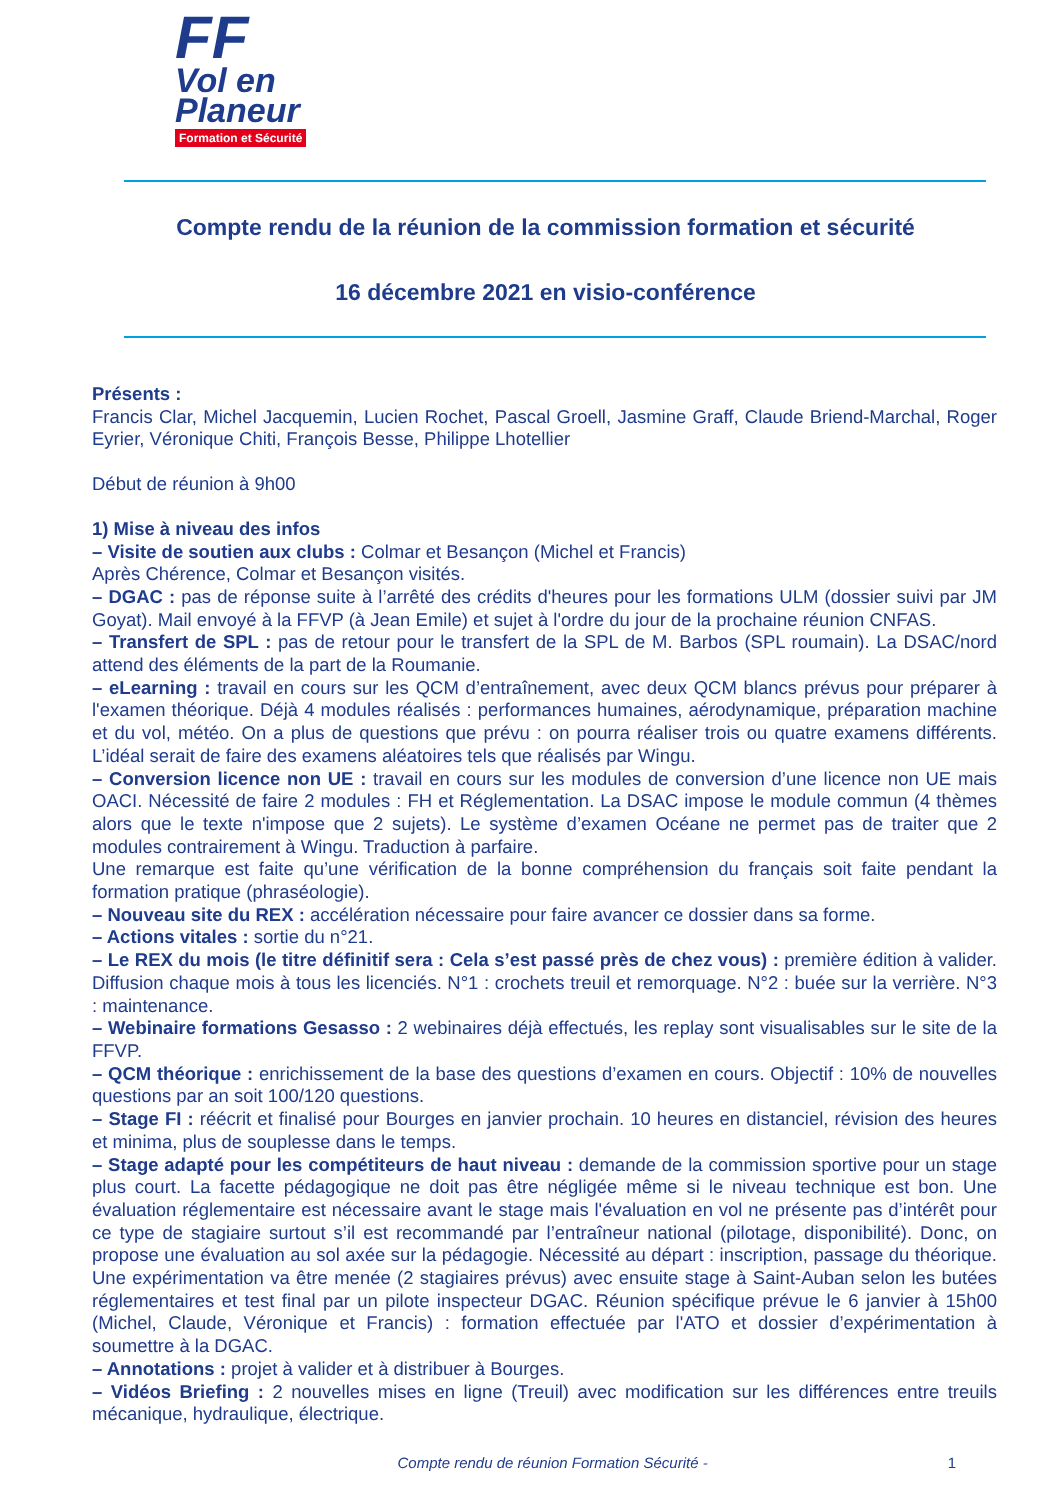FF
Vol en
Planeur
Formation et Sécurité
Compte rendu de la réunion de la commission formation et sécurité
16 décembre 2021 en visio-conférence
Présents :
Francis Clar, Michel Jacquemin, Lucien Rochet, Pascal Groell, Jasmine Graff, Claude Briend-Marchal, Roger Eyrier, Véronique Chiti, François Besse, Philippe Lhotellier
Début de réunion à 9h00
1) Mise à niveau des infos
– Visite de soutien aux clubs : Colmar et Besançon (Michel et Francis)
Après Chérence, Colmar et Besançon visités.
– DGAC : pas de réponse suite à l’arrêté des crédits d'heures pour les formations ULM (dossier suivi par JM Goyat). Mail envoyé à la FFVP (à Jean Emile) et sujet à l'ordre du jour de la prochaine réunion CNFAS.
– Transfert de SPL : pas de retour pour le transfert de la SPL de M. Barbos (SPL roumain). La DSAC/nord attend des éléments de la part de la Roumanie.
– eLearning : travail en cours sur les QCM d’entraînement, avec deux QCM blancs prévus pour préparer à l'examen théorique. Déjà 4 modules réalisés : performances humaines, aérodynamique, préparation machine et du vol, météo. On a plus de questions que prévu : on pourra réaliser trois ou quatre examens différents. L’idéal serait de faire des examens aléatoires tels que réalisés par Wingu.
– Conversion licence non UE : travail en cours sur les modules de conversion d’une licence non UE mais OACI. Nécessité de faire 2 modules : FH et Réglementation. La DSAC impose le module commun (4 thèmes alors que le texte n'impose que 2 sujets). Le système d’examen Océane ne permet pas de traiter que 2 modules contrairement à Wingu. Traduction à parfaire.
Une remarque est faite qu’une vérification de la bonne compréhension du français soit faite pendant la formation pratique (phraséologie).
– Nouveau site du REX : accélération nécessaire pour faire avancer ce dossier dans sa forme.
– Actions vitales : sortie du n°21.
– Le REX du mois (le titre définitif sera : Cela s’est passé près de chez vous) : première édition à valider. Diffusion chaque mois à tous les licenciés. N°1 : crochets treuil et remorquage. N°2 : buée sur la verrière. N°3 : maintenance.
– Webinaire formations Gesasso : 2 webinaires déjà effectués, les replay sont visualisables sur le site de la FFVP.
– QCM théorique : enrichissement de la base des questions d’examen en cours. Objectif : 10% de nouvelles questions par an soit 100/120 questions.
– Stage FI : réécrit et finalisé pour Bourges en janvier prochain. 10 heures en distanciel, révision des heures et minima, plus de souplesse dans le temps.
– Stage adapté pour les compétiteurs de haut niveau : demande de la commission sportive pour un stage plus court. La facette pédagogique ne doit pas être négligée même si le niveau technique est bon. Une évaluation réglementaire est nécessaire avant le stage mais l'évaluation en vol ne présente pas d’intérêt pour ce type de stagiaire surtout s’il est recommandé par l’entraîneur national (pilotage, disponibilité). Donc, on propose une évaluation au sol axée sur la pédagogie. Nécessité au départ : inscription, passage du théorique. Une expérimentation va être menée (2 stagiaires prévus) avec ensuite stage à Saint-Auban selon les butées réglementaires et test final par un pilote inspecteur DGAC. Réunion spécifique prévue le 6 janvier à 15h00 (Michel, Claude, Véronique et Francis) : formation effectuée par l'ATO et dossier d’expérimentation à soumettre à la DGAC.
– Annotations : projet à valider et à distribuer à Bourges.
– Vidéos Briefing : 2 nouvelles mises en ligne (Treuil) avec modification sur les différences entre treuils mécanique, hydraulique, électrique.
Compte rendu de réunion Formation Sécurité - 1